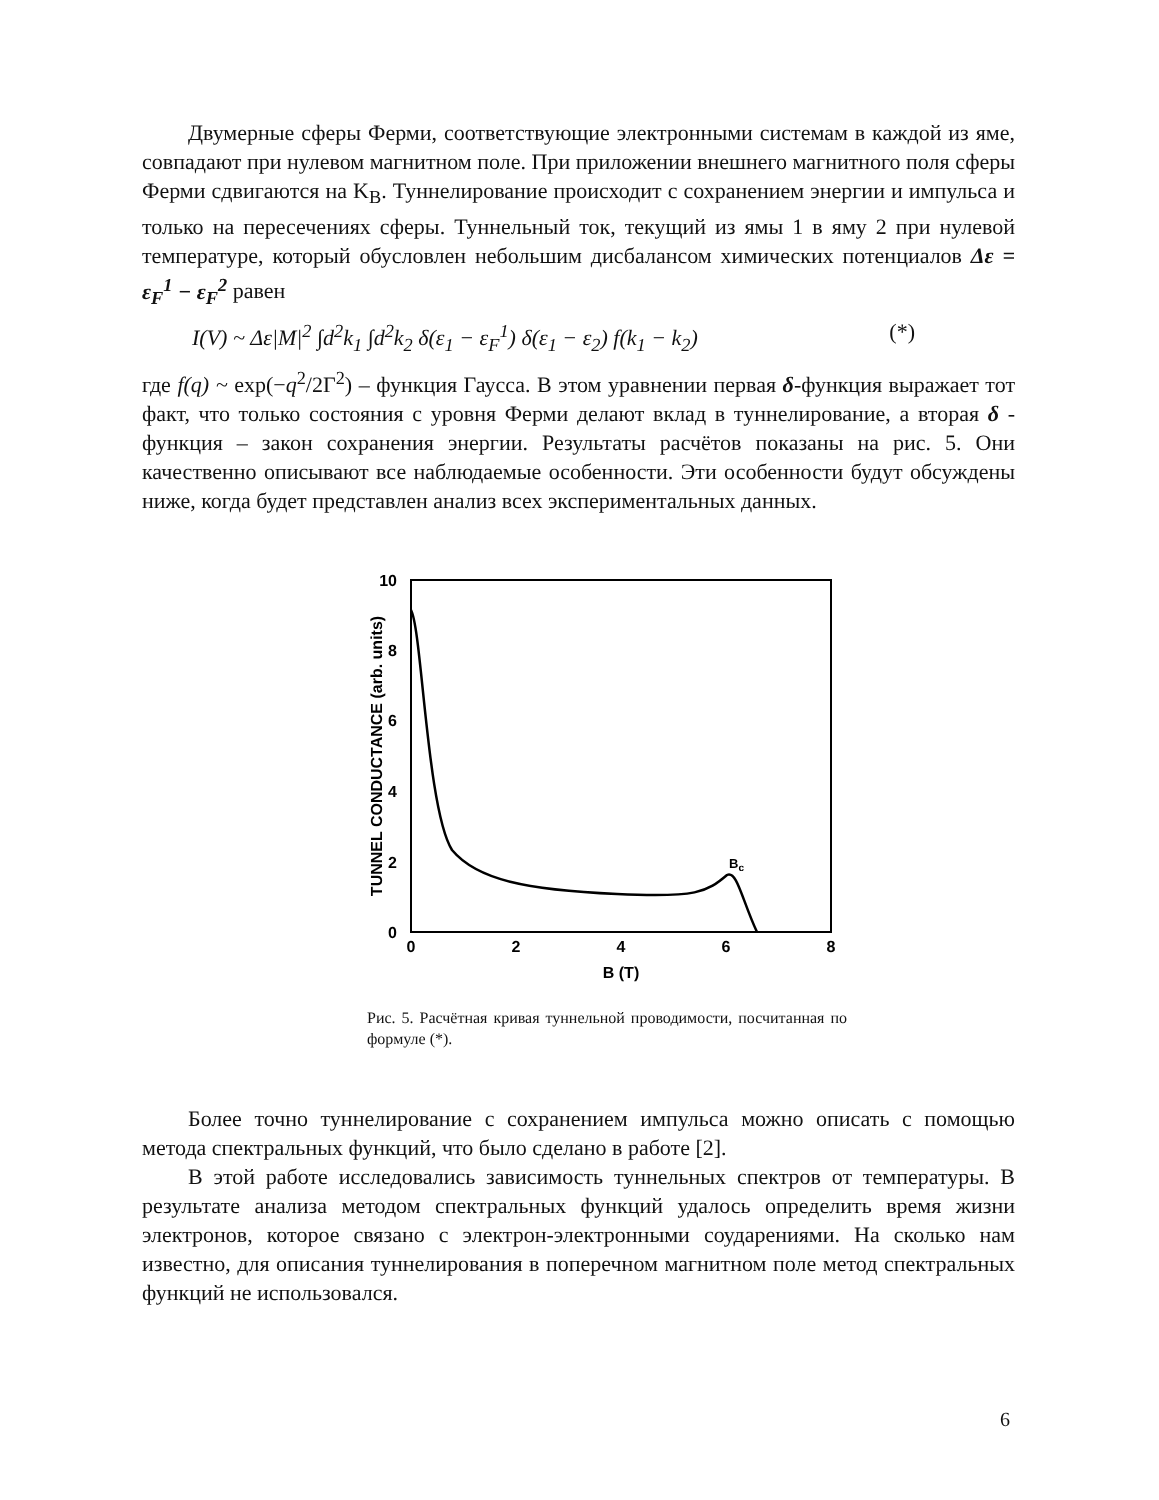Двумерные сферы Ферми, соответствующие электронными системам в каждой из яме, совпадают при нулевом магнитном поле. При приложении внешнего магнитного поля сферы Ферми сдвигаются на K<sub>B</sub>. Туннелирование происходит с сохранением энергии и импульса и только на пересечениях сферы. Туннельный ток, текущий из ямы 1 в яму 2 при нулевой температуре, который обусловлен небольшим дисбалансом химических потенциалов Δε = ε<sub>F</sub><sup>1</sup> − ε<sub>F</sub><sup>2</sup> равен
I(V) ~ Δε|M|<sup>2</sup> ∫d<sup>2</sup>k<sub>1</sub> ∫d<sup>2</sup>k<sub>2</sub> δ(ε<sub>1</sub> − ε<sub>F</sub><sup>1</sup>) δ(ε<sub>1</sub> − ε<sub>2</sub>) f(k<sub>1</sub> − k<sub>2</sub>) (*)
где f(q) ~ exp(−q<sup>2</sup>/2Γ<sup>2</sup>) – функция Гаусса. В этом уравнении первая δ-функция выражает тот факт, что только состояния с уровня Ферми делают вклад в туннелирование, а вторая δ - функция – закон сохранения энергии. Результаты расчётов показаны на рис. 5. Они качественно описывают все наблюдаемые особенности. Эти особенности будут обсуждены ниже, когда будет представлен анализ всех экспериментальных данных.
10
8
6
4
2
0
0
2
4
6
8
B (T)
TUNNEL CONDUCTANCE (arb. units)
Bc
Рис. 5. Расчётная кривая туннельной проводимости, посчитанная по формуле (*).
Более точно туннелирование с сохранением импульса можно описать с помощью метода спектральных функций, что было сделано в работе [2].
В этой работе исследовались зависимость туннельных спектров от температуры. В результате анализа методом спектральных функций удалось определить время жизни электронов, которое связано с электрон-электронными соударениями. На сколько нам известно, для описания туннелирования в поперечном магнитном поле метод спектральных функций не использовался.
6